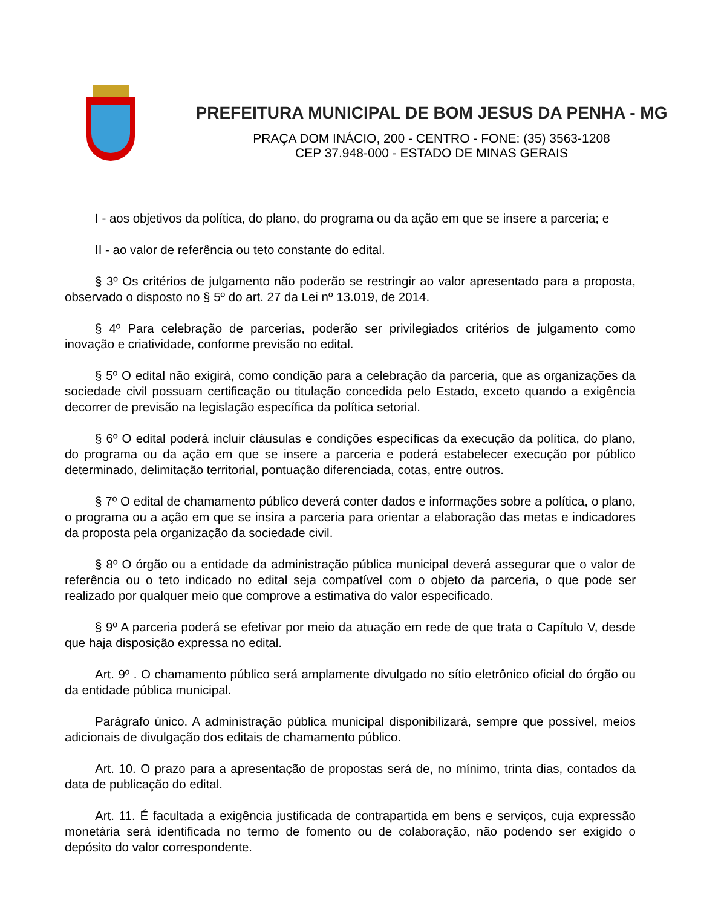PREFEITURA MUNICIPAL DE BOM JESUS DA PENHA - MG
PRAÇA DOM INÁCIO, 200 - CENTRO - FONE: (35) 3563-1208
CEP 37.948-000 - ESTADO DE MINAS GERAIS
I - aos objetivos da política, do plano, do programa ou da ação em que se insere a parceria; e
II - ao valor de referência ou teto constante do edital.
§ 3º Os critérios de julgamento não poderão se restringir ao valor apresentado para a proposta, observado o disposto no § 5º do art. 27 da Lei nº 13.019, de 2014.
§ 4º Para celebração de parcerias, poderão ser privilegiados critérios de julgamento como inovação e criatividade, conforme previsão no edital.
§ 5º O edital não exigirá, como condição para a celebração da parceria, que as organizações da sociedade civil possuam certificação ou titulação concedida pelo Estado, exceto quando a exigência decorrer de previsão na legislação específica da política setorial.
§ 6º O edital poderá incluir cláusulas e condições específicas da execução da política, do plano, do programa ou da ação em que se insere a parceria e poderá estabelecer execução por público determinado, delimitação territorial, pontuação diferenciada, cotas, entre outros.
§ 7º O edital de chamamento público deverá conter dados e informações sobre a política, o plano, o programa ou a ação em que se insira a parceria para orientar a elaboração das metas e indicadores da proposta pela organização da sociedade civil.
§ 8º O órgão ou a entidade da administração pública municipal deverá assegurar que o valor de referência ou o teto indicado no edital seja compatível com o objeto da parceria, o que pode ser realizado por qualquer meio que comprove a estimativa do valor especificado.
§ 9º A parceria poderá se efetivar por meio da atuação em rede de que trata o Capítulo V, desde que haja disposição expressa no edital.
Art. 9º . O chamamento público será amplamente divulgado no sítio eletrônico oficial do órgão ou da entidade pública municipal.
Parágrafo único. A administração pública municipal disponibilizará, sempre que possível, meios adicionais de divulgação dos editais de chamamento público.
Art. 10. O prazo para a apresentação de propostas será de, no mínimo, trinta dias, contados da data de publicação do edital.
Art. 11. É facultada a exigência justificada de contrapartida em bens e serviços, cuja expressão monetária será identificada no termo de fomento ou de colaboração, não podendo ser exigido o depósito do valor correspondente.